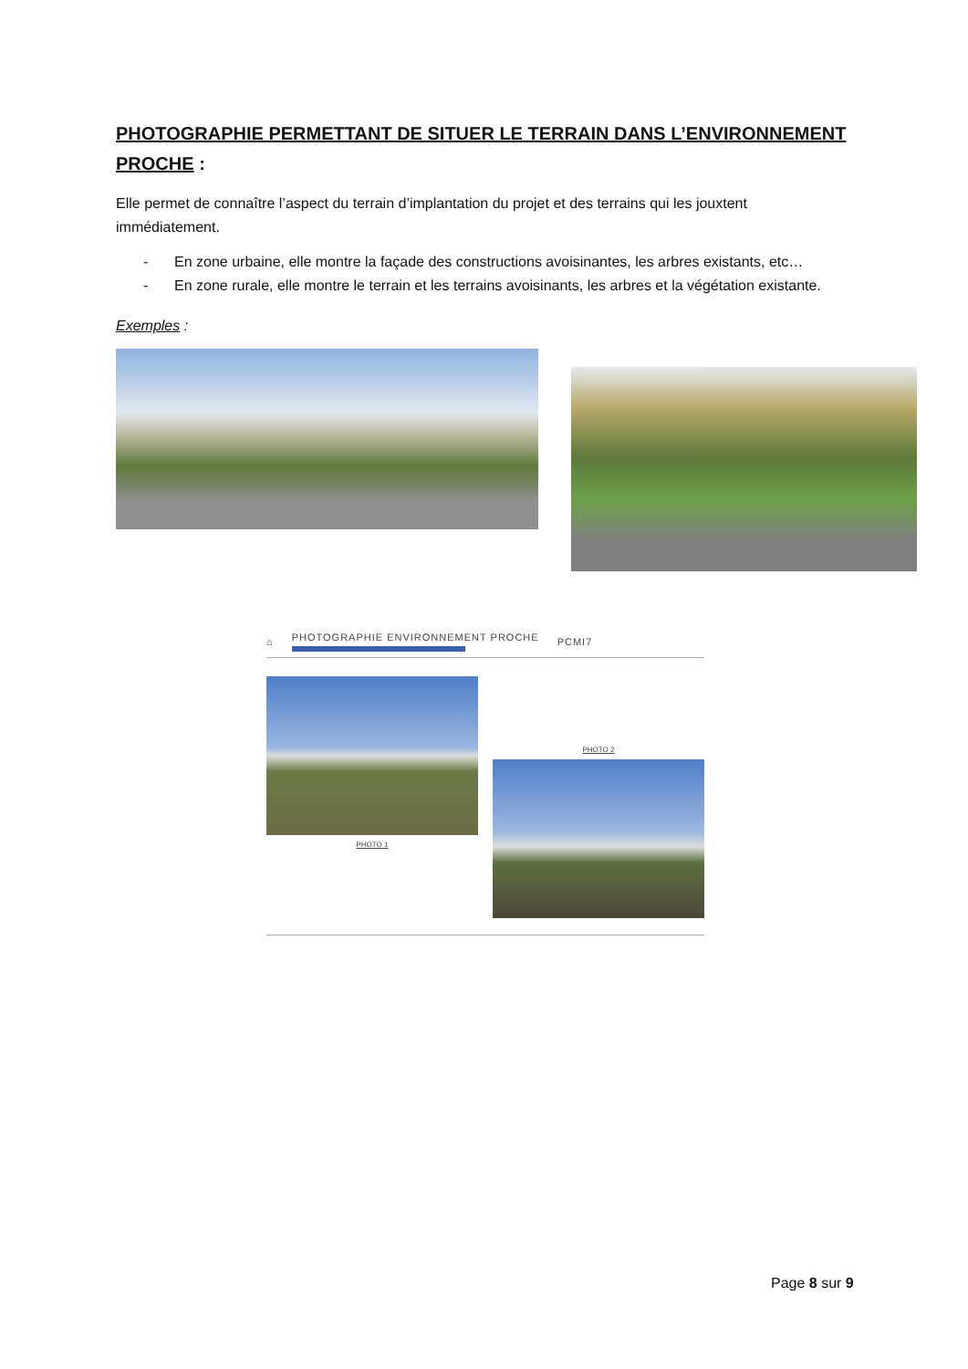PHOTOGRAPHIE PERMETTANT DE SITUER LE TERRAIN DANS L’ENVIRONNEMENT PROCHE :
Elle permet de connaître l’aspect du terrain d’implantation du projet et des terrains qui les jouxtent immédiatement.
- En zone urbaine, elle montre la façade des constructions avoisinantes, les arbres existants, etc…
- En zone rurale, elle montre le terrain et les terrains avoisinants, les arbres et la végétation existante.
Exemples :
⌂
PHOTOGRAPHIE ENVIRONNEMENT PROCHE
PCMI7
PHOTO 1
PHOTO 2
Page 8 sur 9